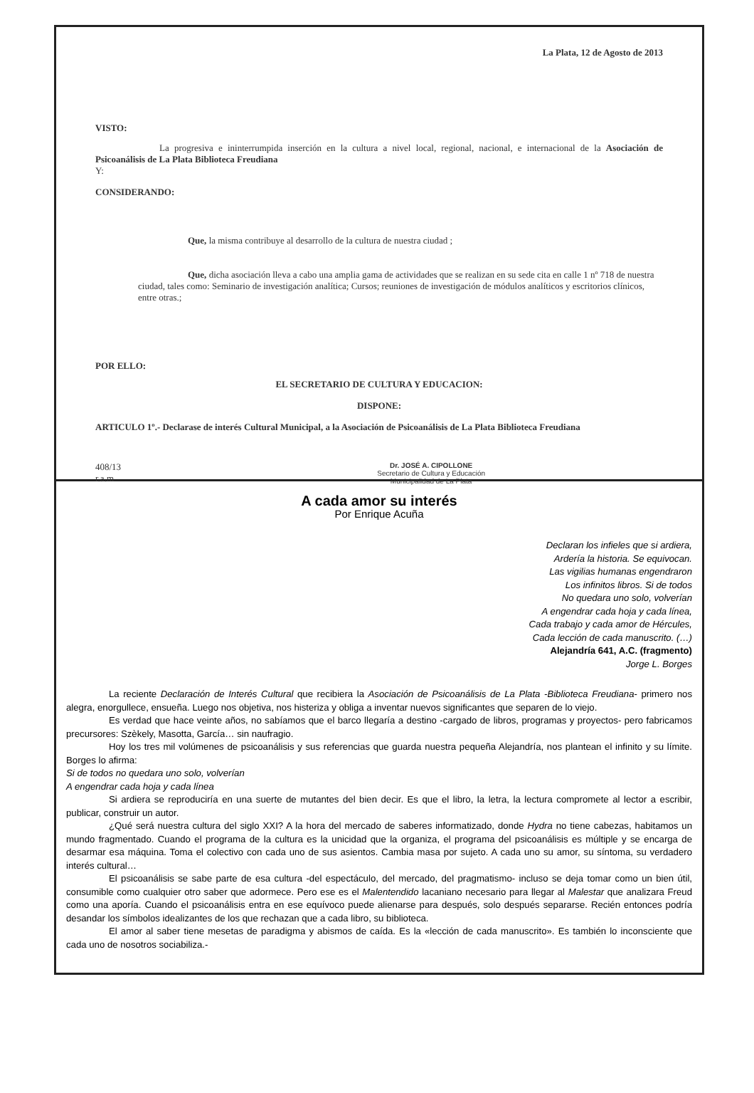La Plata, 12 de Agosto de 2013
VISTO:
La progresiva e ininterrumpida inserción en la cultura a nivel local, regional, nacional, e internacional de la Asociación de Psicoanálisis de La Plata Biblioteca Freudiana
Y:
CONSIDERANDO:
Que, la misma contribuye al desarrollo de la cultura de nuestra ciudad ;
Que, dicha asociación lleva a cabo una amplia gama de actividades que se realizan en su sede cita en calle 1 nº 718 de nuestra ciudad, tales como: Seminario de investigación analítica; Cursos; reuniones de investigación de módulos analíticos y escritorios clínicos, entre otras.;
POR ELLO:
EL SECRETARIO DE CULTURA Y EDUCACION:
DISPONE:
ARTICULO 1º.- Declarase de interés Cultural Municipal, a la Asociación de Psicoanálisis de La Plata Biblioteca Freudiana
408/13
r.a.m
Dr. JOSÉ A. CIPOLLONE
Secretario de Cultura y Educación
Municipalidad de La Plata
A cada amor su interés
Por Enrique Acuña
Declaran los infieles que si ardiera,
Ardería la historia. Se equivocan.
Las vigilias humanas engendraron
Los infinitos libros. Si de todos
No quedara uno solo, volverían
A engendrar cada hoja y cada línea,
Cada trabajo y cada amor de Hércules,
Cada lección de cada manuscrito. (…)
Alejandría 641, A.C. (fragmento)
Jorge L. Borges
La reciente Declaración de Interés Cultural que recibiera la Asociación de Psicoanálisis de La Plata -Biblioteca Freudiana- primero nos alegra, enorgullece, ensueña. Luego nos objetiva, nos histeriza y obliga a inventar nuevos significantes que separen de lo viejo.
Es verdad que hace veinte años, no sabíamos que el barco llegaría a destino -cargado de libros, programas y proyectos- pero fabricamos precursores: Szèkely, Masotta, García… sin naufragio.
Hoy los tres mil volúmenes de psicoanálisis y sus referencias que guarda nuestra pequeña Alejandría, nos plantean el infinito y su límite. Borges lo afirma:
Si de todos no quedara uno solo, volverían
A engendrar cada hoja y cada línea
Si ardiera se reproduciría en una suerte de mutantes del bien decir. Es que el libro, la letra, la lectura compromete al lector a escribir, publicar, construir un autor.
¿Qué será nuestra cultura del siglo XXI? A la hora del mercado de saberes informatizado, donde Hydra no tiene cabezas, habitamos un mundo fragmentado. Cuando el programa de la cultura es la unicidad que la organiza, el programa del psicoanálisis es múltiple y se encarga de desarmar esa máquina. Toma el colectivo con cada uno de sus asientos. Cambia masa por sujeto. A cada uno su amor, su síntoma, su verdadero interés cultural…
El psicoanálisis se sabe parte de esa cultura -del espectáculo, del mercado, del pragmatismo- incluso se deja tomar como un bien útil, consumible como cualquier otro saber que adormece. Pero ese es el Malentendido lacaniano necesario para llegar al Malestar que analizara Freud como una aporía. Cuando el psicoanálisis entra en ese equívoco puede alienarse para después, solo después separarse. Recién entonces podría desandar los símbolos idealizantes de los que rechazan que a cada libro, su biblioteca.
El amor al saber tiene mesetas de paradigma y abismos de caída. Es la «lección de cada manuscrito». Es también lo inconsciente que cada uno de nosotros sociabiliza.-